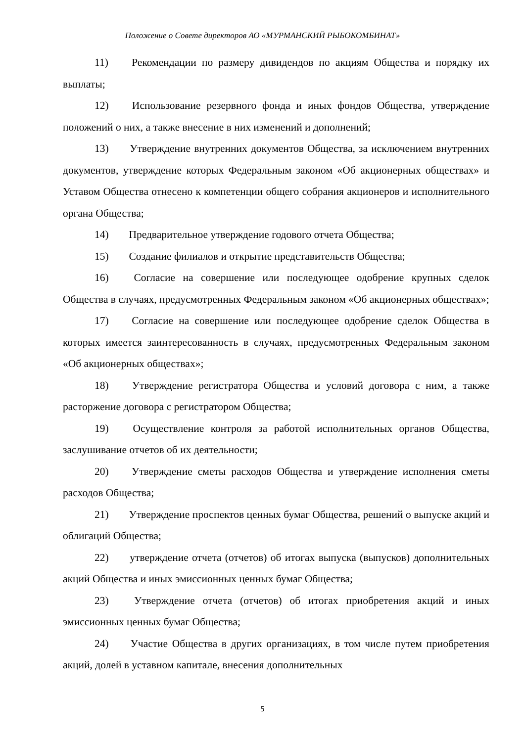Положение о Совете директоров АО «МУРМАНСКИЙ РЫБОКОМБИНАТ»
11) Рекомендации по размеру дивидендов по акциям Общества и порядку их выплаты;
12) Использование резервного фонда и иных фондов Общества, утверждение положений о них, а также внесение в них изменений и дополнений;
13) Утверждение внутренних документов Общества, за исключением внутренних документов, утверждение которых Федеральным законом «Об акционерных обществах» и Уставом Общества отнесено к компетенции общего собрания акционеров и исполнительного органа Общества;
14) Предварительное утверждение годового отчета Общества;
15) Создание филиалов и открытие представительств Общества;
16) Согласие на совершение или последующее одобрение крупных сделок Общества в случаях, предусмотренных Федеральным законом «Об акционерных обществах»;
17) Согласие на совершение или последующее одобрение сделок Общества в которых имеется заинтересованность в случаях, предусмотренных Федеральным законом «Об акционерных обществах»;
18) Утверждение регистратора Общества и условий договора с ним, а также расторжение договора с регистратором Общества;
19) Осуществление контроля за работой исполнительных органов Общества, заслушивание отчетов об их деятельности;
20) Утверждение сметы расходов Общества и утверждение исполнения сметы расходов Общества;
21) Утверждение проспектов ценных бумаг Общества, решений о выпуске акций и облигаций Общества;
22) утверждение отчета (отчетов) об итогах выпуска (выпусков) дополнительных акций Общества и иных эмиссионных ценных бумаг Общества;
23) Утверждение отчета (отчетов) об итогах приобретения акций и иных эмиссионных ценных бумаг Общества;
24) Участие Общества в других организациях, в том числе путем приобретения акций, долей в уставном капитале, внесения дополнительных
5